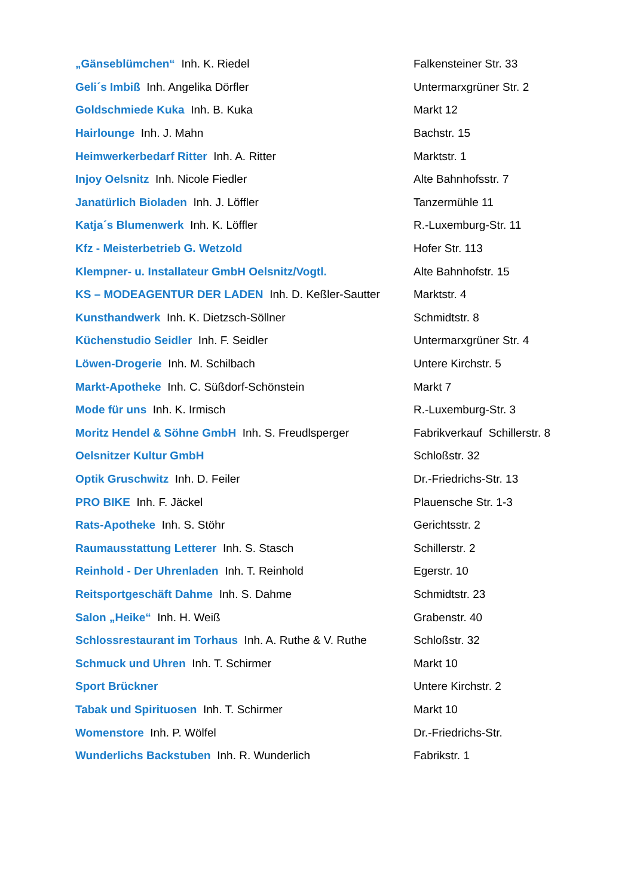| „Gänseblümchen“ Inh. K. Riedel | Falkensteiner Str. 33 |
| Geli´s Imbiß Inh. Angelika Dörfler | Untermarxgrüner Str. 2 |
| Goldschmiede Kuka Inh. B. Kuka | Markt 12 |
| Hairlounge Inh. J. Mahn | Bachstr. 15 |
| Heimwerkerbedarf Ritter Inh. A. Ritter | Marktstr. 1 |
| Injoy Oelsnitz Inh. Nicole Fiedler | Alte Bahnhofsstr. 7 |
| Janatürlich Bioladen Inh. J. Löffler | Tanzermühle 11 |
| Katja´s Blumenwerk Inh. K. Löffler | R.-Luxemburg-Str. 11 |
| Kfz - Meisterbetrieb G. Wetzold | Hofer Str. 113 |
| Klempner- u. Installateur GmbH Oelsnitz/Vogtl. | Alte Bahnhofstr. 15 |
| KS – MODEAGENTUR DER LADEN Inh. D. Keßler-Sautter | Marktstr. 4 |
| Kunsthandwerk Inh. K. Dietzsch-Söllner | Schmidtstr. 8 |
| Küchenstudio Seidler Inh. F. Seidler | Untermarxgrüner Str. 4 |
| Löwen-Drogerie Inh. M. Schilbach | Untere Kirchstr. 5 |
| Markt-Apotheke Inh. C. Süßdorf-Schönstein | Markt 7 |
| Mode für uns Inh. K. Irmisch | R.-Luxemburg-Str. 3 |
| Moritz Hendel & Söhne GmbH Inh. S. Freudlsperger | Fabrikverkauf Schillerstr. 8 |
| Oelsnitzer Kultur GmbH | Schloßstr. 32 |
| Optik Gruschwitz Inh. D. Feiler | Dr.-Friedrichs-Str. 13 |
| PRO BIKE Inh. F. Jäckel | Plauensche Str. 1-3 |
| Rats-Apotheke Inh. S. Stöhr | Gerichtsstr. 2 |
| Raumausstattung Letterer Inh. S. Stasch | Schillerstr. 2 |
| Reinhold - Der Uhrenladen Inh. T. Reinhold | Egerstr. 10 |
| Reitsportgeschäft Dahme Inh. S. Dahme | Schmidtstr. 23 |
| Salon „Heike“ Inh. H. Weiß | Grabenstr. 40 |
| Schlossrestaurant im Torhaus Inh. A. Ruthe & V. Ruthe | Schloßstr. 32 |
| Schmuck und Uhren Inh. T. Schirmer | Markt 10 |
| Sport Brückner | Untere Kirchstr. 2 |
| Tabak und Spirituosen Inh. T. Schirmer | Markt 10 |
| Womenstore Inh. P. Wölfel | Dr.-Friedrichs-Str. |
| Wunderlichs Backstuben Inh. R. Wunderlich | Fabrikstr. 1 |